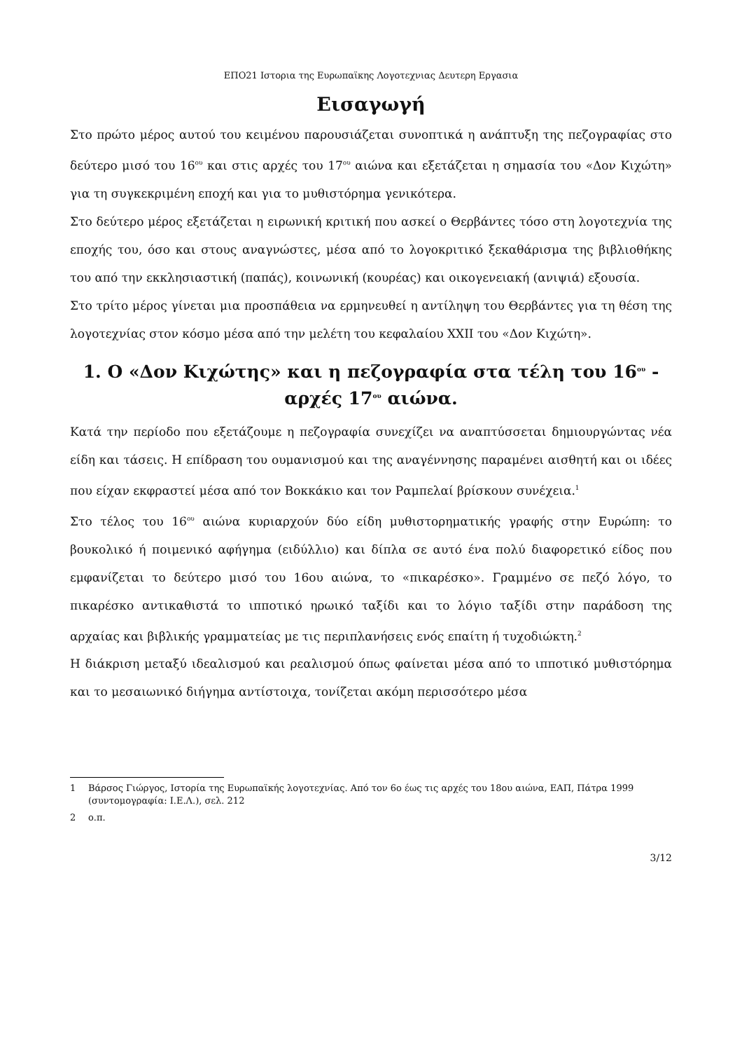ΕΠΟ21 Ιστορια της Ευρωπαϊκης Λογοτεχνιας Δευτερη Εργασια
Εισαγωγή
Στο πρώτο μέρος αυτού του κειμένου παρουσιάζεται συνοπτικά η ανάπτυξη της πεζογραφίας στο δεύτερο μισό του 16<sup>ου</sup> και στις αρχές του 17<sup>ου</sup> αιώνα και εξετάζεται η σημασία του «Δον Κιχώτη» για τη συγκεκριμένη εποχή και για το μυθιστόρημα γενικότερα.
Στο δεύτερο μέρος εξετάζεται η ειρωνική κριτική που ασκεί ο Θερβάντες τόσο στη λογοτεχνία της εποχής του, όσο και στους αναγνώστες, μέσα από το λογοκριτικό ξεκαθάρισμα της βιβλιοθήκης του από την εκκλησιαστική (παπάς), κοινωνική (κουρέας) και οικογενειακή (ανιψιά) εξουσία.
Στο τρίτο μέρος γίνεται μια προσπάθεια να ερμηνευθεί η αντίληψη του Θερβάντες για τη θέση της λογοτεχνίας στον κόσμο μέσα από την μελέτη του κεφαλαίου XXII του «Δον Κιχώτη».
1. Ο «Δον Κιχώτης» και η πεζογραφία στα τέλη του 16<sup>ου</sup> - αρχές 17<sup>ου</sup> αιώνα.
Κατά την περίοδο που εξετάζουμε η πεζογραφία συνεχίζει να αναπτύσσεται δημιουργώντας νέα είδη και τάσεις. Η επίδραση του ουμανισμού και της αναγέννησης παραμένει αισθητή και οι ιδέες που είχαν εκφραστεί μέσα από τον Βοκκάκιο και τον Ραμπελαί βρίσκουν συνέχεια.<sup>1</sup>
Στο τέλος του 16<sup>ου</sup> αιώνα κυριαρχούν δύο είδη μυθιστορηματικής γραφής στην Ευρώπη: το βουκολικό ή ποιμενικό αφήγημα (ειδύλλιο) και δίπλα σε αυτό ένα πολύ διαφορετικό είδος που εμφανίζεται το δεύτερο μισό του 16ου αιώνα, το «πικαρέσκο». Γραμμένο σε πεζό λόγο, το πικαρέσκο αντικαθιστά το ιπποτικό ηρωικό ταξίδι και το λόγιο ταξίδι στην παράδοση της αρχαίας και βιβλικής γραμματείας με τις περιπλανήσεις ενός επαίτη ή τυχοδιώκτη.<sup>2</sup>
Η διάκριση μεταξύ ιδεαλισμού και ρεαλισμού όπως φαίνεται μέσα από το ιπποτικό μυθιστόρημα και το μεσαιωνικό διήγημα αντίστοιχα, τονίζεται ακόμη περισσότερο μέσα
1 Βάρσος Γιώργος, Ιστορία της Ευρωπαϊκής λογοτεχνίας. Από τον 6ο έως τις αρχές του 18ου αιώνα, ΕΑΠ, Πάτρα 1999 (συντομογραφία: Ι.Ε.Λ.), σελ. 212
2 ο.π.
3/12